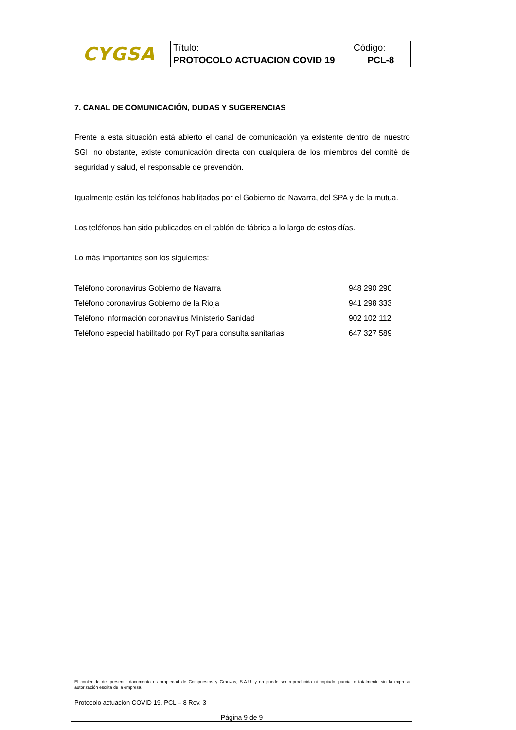CYGSA
| Título: | Código: |
| PROTOCOLO ACTUACION COVID 19 | PCL-8 |
7. CANAL DE COMUNICACIÓN, DUDAS Y SUGERENCIAS
Frente a esta situación está abierto el canal de comunicación ya existente dentro de nuestro SGI, no obstante, existe comunicación directa con cualquiera de los miembros del comité de seguridad y salud, el responsable de prevención.
Igualmente están los teléfonos habilitados por el Gobierno de Navarra, del SPA y de la mutua.
Los teléfonos han sido publicados en el tablón de fábrica a lo largo de estos días.
Lo más importantes son los siguientes:
| Teléfono coronavirus Gobierno de Navarra | 948 290 290 |
| Teléfono coronavirus Gobierno de la Rioja | 941 298 333 |
| Teléfono información coronavirus Ministerio Sanidad | 902 102 112 |
| Teléfono especial habilitado por RyT para consulta sanitarias | 647 327 589 |
El contenido del presente documento es propiedad de Compuestos y Granzas, S.A.U. y no puede ser reproducido ni copiado, parcial o totalmente sin la expresa autorización escrita de la empresa.
Protocolo actuación COVID 19. PCL – 8 Rev. 3
Página 9 de 9